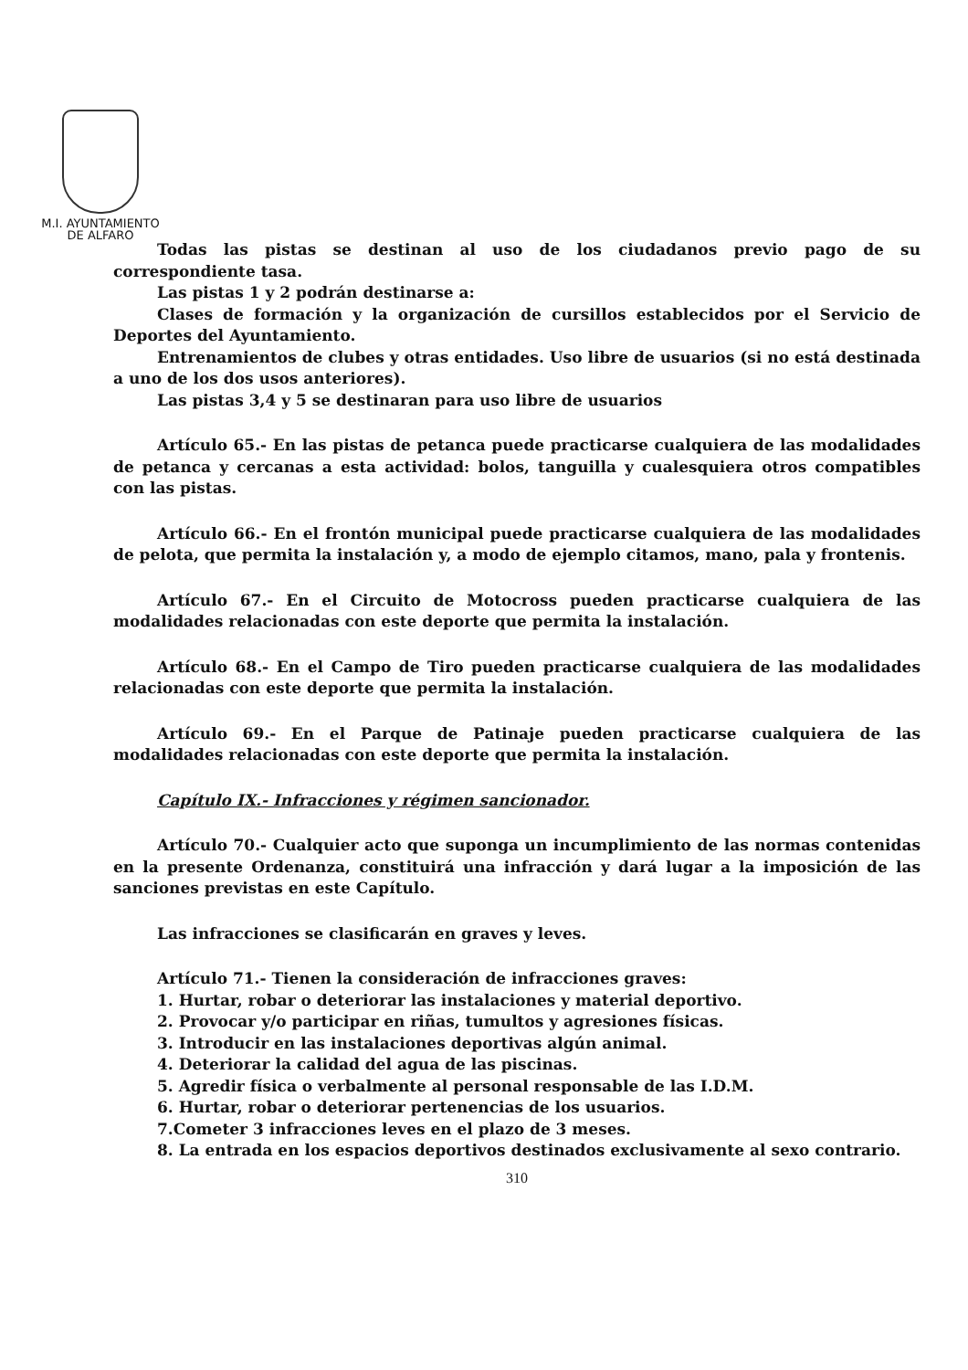M.I. AYUNTAMIENTO
DE ALFARO
Todas las pistas se destinan al uso de los ciudadanos previo pago de su correspondiente tasa.
Las pistas 1 y 2 podrán destinarse a:
Clases de formación y la organización de cursillos establecidos por el Servicio de Deportes del Ayuntamiento.
Entrenamientos de clubes y otras entidades. Uso libre de usuarios (si no está destinada a uno de los dos usos anteriores).
Las pistas 3,4 y 5 se destinaran para uso libre de usuarios
Artículo 65.- En las pistas de petanca puede practicarse cualquiera de las modalidades de petanca y cercanas a esta actividad: bolos, tanguilla y cualesquiera otros compatibles con las pistas.
Artículo 66.- En el frontón municipal puede practicarse cualquiera de las modalidades de pelota, que permita la instalación y, a modo de ejemplo citamos, mano, pala y frontenis.
Artículo 67.- En el Circuito de Motocross pueden practicarse cualquiera de las modalidades relacionadas con este deporte que permita la instalación.
Artículo 68.- En el Campo de Tiro pueden practicarse cualquiera de las modalidades relacionadas con este deporte que permita la instalación.
Artículo 69.- En el Parque de Patinaje pueden practicarse cualquiera de las modalidades relacionadas con este deporte que permita la instalación.
Capítulo IX.- Infracciones y régimen sancionador.
Artículo 70.- Cualquier acto que suponga un incumplimiento de las normas contenidas en la presente Ordenanza, constituirá una infracción y dará lugar a la imposición de las sanciones previstas en este Capítulo.
Las infracciones se clasificarán en graves y leves.
Artículo 71.- Tienen la consideración de infracciones graves:
1. Hurtar, robar o deteriorar las instalaciones y material deportivo.
2. Provocar y/o participar en riñas, tumultos y agresiones físicas.
3. Introducir en las instalaciones deportivas algún animal.
4. Deteriorar la calidad del agua de las piscinas.
5. Agredir física o verbalmente al personal responsable de las I.D.M.
6. Hurtar, robar o deteriorar pertenencias de los usuarios.
7.Cometer 3 infracciones leves en el plazo de 3 meses.
8. La entrada en los espacios deportivos destinados exclusivamente al sexo contrario.
310